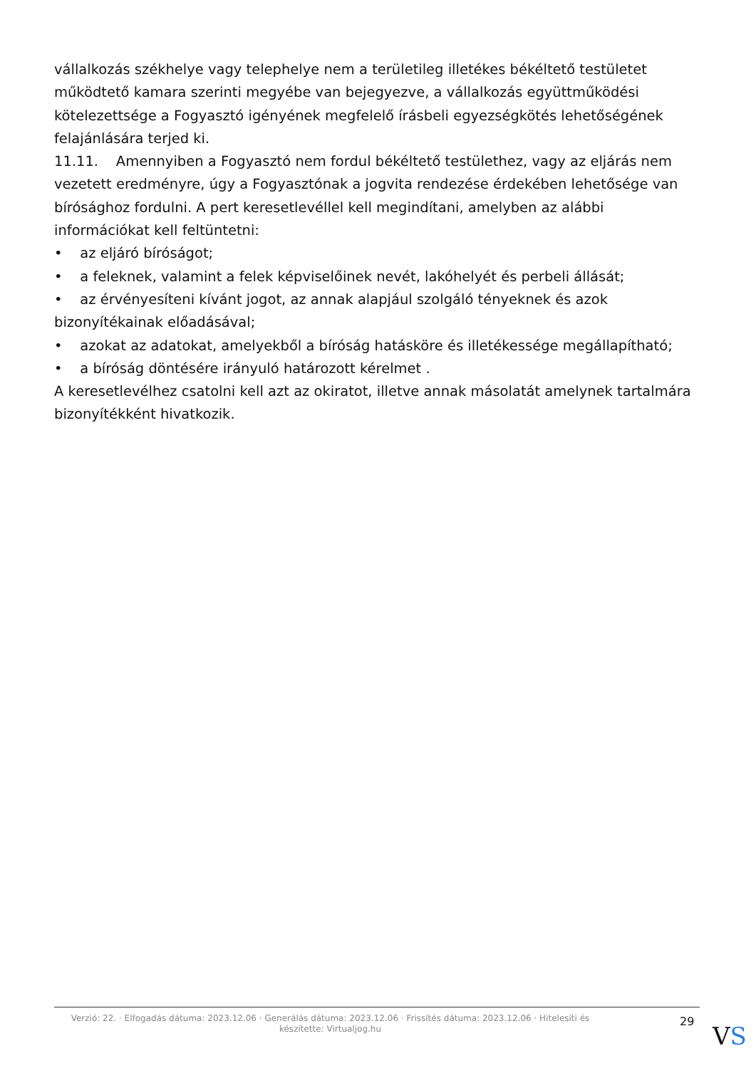vállalkozás székhelye vagy telephelye nem a területileg illetékes békéltető testületet működtető kamara szerinti megyébe van bejegyezve, a vállalkozás együttműködési kötelezettsége a Fogyasztó igényének megfelelő írásbeli egyezségkötés lehetőségének felajánlására terjed ki.
11.11. Amennyiben a Fogyasztó nem fordul békéltető testülethez, vagy az eljárás nem vezetett eredményre, úgy a Fogyasztónak a jogvita rendezése érdekében lehetősége van bírósághoz fordulni. A pert keresetlevéllel kell megindítani, amelyben az alábbi információkat kell feltüntetni:
• az eljáró bíróságot;
• a feleknek, valamint a felek képviselőinek nevét, lakóhelyét és perbeli állását;
• az érvényesíteni kívánt jogot, az annak alapjául szolgáló tényeknek és azok bizonyítékainak előadásával;
• azokat az adatokat, amelyekből a bíróság hatásköre és illetékessége megállapítható;
• a bíróság döntésére irányuló határozott kérelmet .
A keresetlevélhez csatolni kell azt az okiratot, illetve annak másolatát amelynek tartalmára bizonyítékként hivatkozik.
Verzió: 22. · Elfogadás dátuma: 2023.12.06 · Generálás dátuma: 2023.12.06 · Frissítés dátuma: 2023.12.06 · Hitelesíti és készítette: Virtualjog.hu
29
VS